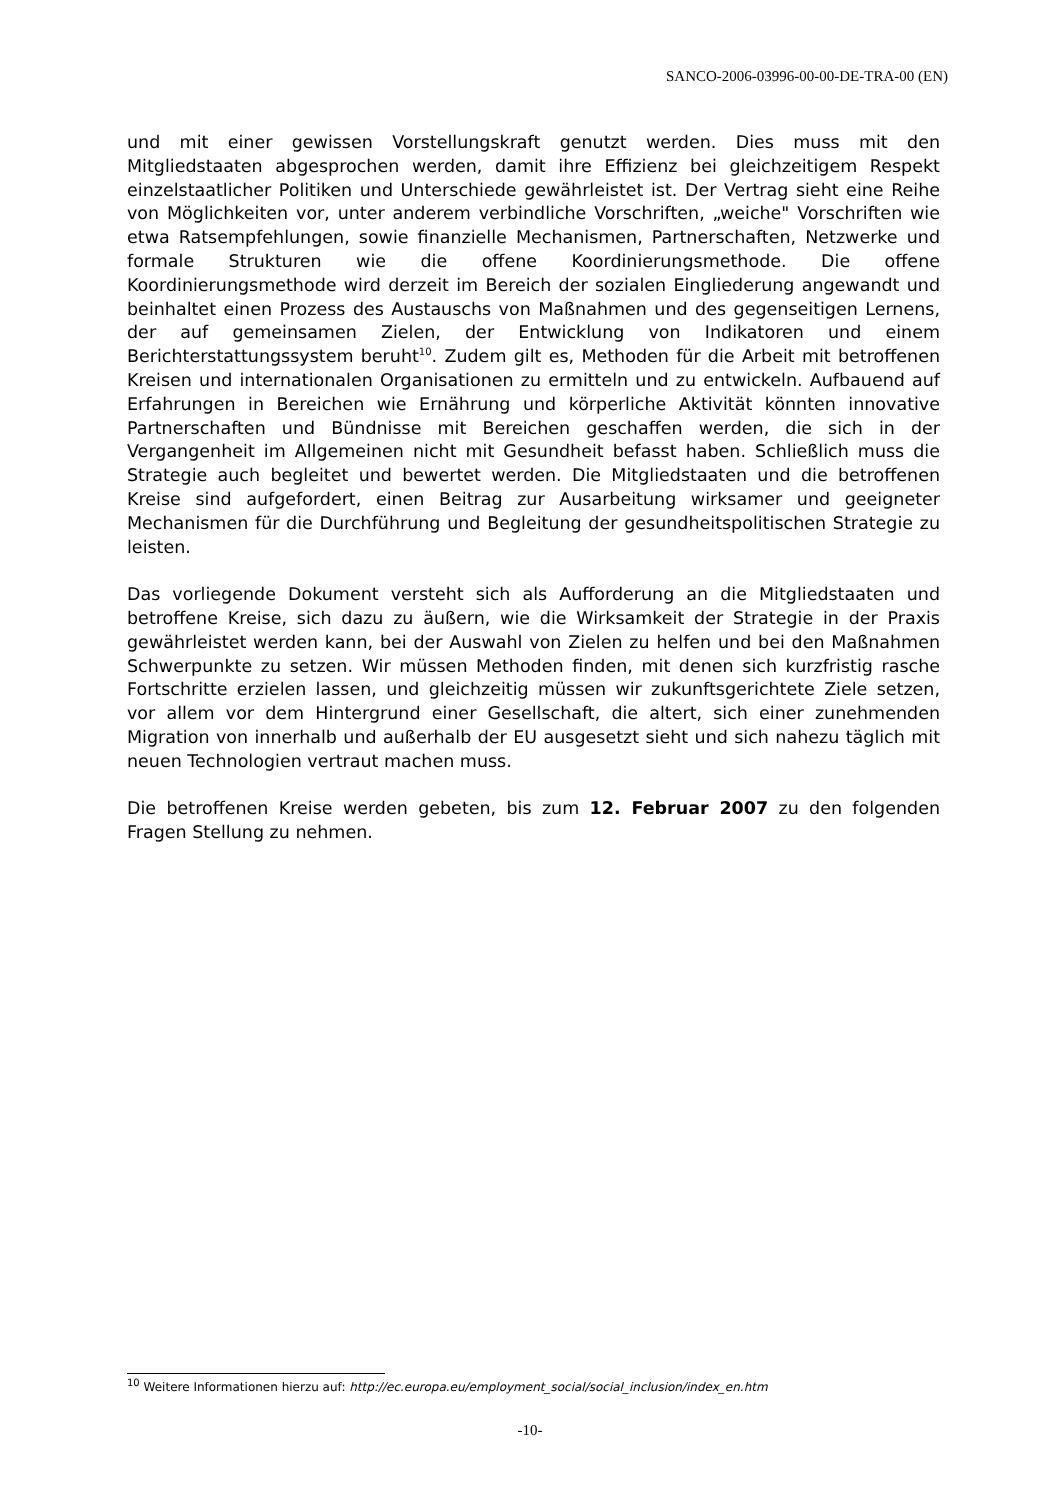SANCO-2006-03996-00-00-DE-TRA-00 (EN)
und mit einer gewissen Vorstellungskraft genutzt werden. Dies muss mit den Mitgliedstaaten abgesprochen werden, damit ihre Effizienz bei gleichzeitigem Respekt einzelstaatlicher Politiken und Unterschiede gewährleistet ist. Der Vertrag sieht eine Reihe von Möglichkeiten vor, unter anderem verbindliche Vorschriften, „weiche" Vorschriften wie etwa Ratsempfehlungen, sowie finanzielle Mechanismen, Partnerschaften, Netzwerke und formale Strukturen wie die offene Koordinierungsmethode. Die offene Koordinierungsmethode wird derzeit im Bereich der sozialen Eingliederung angewandt und beinhaltet einen Prozess des Austauschs von Maßnahmen und des gegenseitigen Lernens, der auf gemeinsamen Zielen, der Entwicklung von Indikatoren und einem Berichterstattungssystem beruht<sup>10</sup>. Zudem gilt es, Methoden für die Arbeit mit betroffenen Kreisen und internationalen Organisationen zu ermitteln und zu entwickeln. Aufbauend auf Erfahrungen in Bereichen wie Ernährung und körperliche Aktivität könnten innovative Partnerschaften und Bündnisse mit Bereichen geschaffen werden, die sich in der Vergangenheit im Allgemeinen nicht mit Gesundheit befasst haben. Schließlich muss die Strategie auch begleitet und bewertet werden. Die Mitgliedstaaten und die betroffenen Kreise sind aufgefordert, einen Beitrag zur Ausarbeitung wirksamer und geeigneter Mechanismen für die Durchführung und Begleitung der gesundheitspolitischen Strategie zu leisten.
Das vorliegende Dokument versteht sich als Aufforderung an die Mitgliedstaaten und betroffene Kreise, sich dazu zu äußern, wie die Wirksamkeit der Strategie in der Praxis gewährleistet werden kann, bei der Auswahl von Zielen zu helfen und bei den Maßnahmen Schwerpunkte zu setzen. Wir müssen Methoden finden, mit denen sich kurzfristig rasche Fortschritte erzielen lassen, und gleichzeitig müssen wir zukunftsgerichtete Ziele setzen, vor allem vor dem Hintergrund einer Gesellschaft, die altert, sich einer zunehmenden Migration von innerhalb und außerhalb der EU ausgesetzt sieht und sich nahezu täglich mit neuen Technologien vertraut machen muss.
Die betroffenen Kreise werden gebeten, bis zum 12. Februar 2007 zu den folgenden Fragen Stellung zu nehmen.
<sup>10</sup> Weitere Informationen hierzu auf: http://ec.europa.eu/employment_social/social_inclusion/index_en.htm
-10-